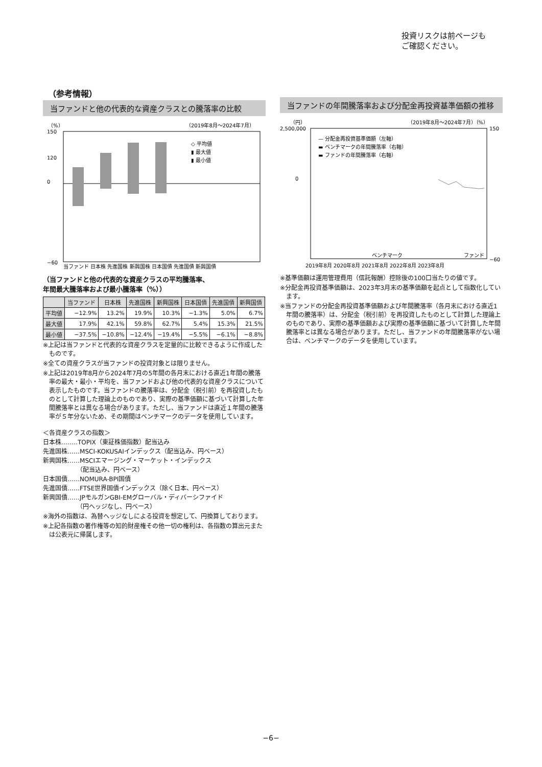投資リスクは前ページも
ご確認ください。
（参考情報）
当ファンドと他の代表的な資産クラスとの騰落率の比較
（%）
（2019年8月～2024年7月）
150
120
0
−60
◇ 平均値
▮ 最大値
▮ 最小値
当ファンド 日本株 先進国株 新興国株 日本国債 先進国債 新興国債
（当ファンドと他の代表的な資産クラスの平均騰落率、
年間最大騰落率および最小騰落率（%））
| | 当ファンド | 日本株 | 先進国株 | 新興国株 | 日本国債 | 先進国債 | 新興国債 |
| --- | --- | --- | --- | --- | --- | --- | --- |
| 平均値 | −12.9% | 13.2% | 19.9% | 10.3% | −1.3% | 5.0% | 6.7% |
| 最大値 | 17.9% | 42.1% | 59.8% | 62.7% | 5.4% | 15.3% | 21.5% |
| 最小値 | −37.5% | −10.8% | −12.4% | −19.4% | −5.5% | −6.1% | −8.8% |
※上記は当ファンドと代表的な資産クラスを定量的に比較できるように作成したものです。
※全ての資産クラスが当ファンドの投資対象とは限りません。
※上記は2019年8月から2024年7月の5年間の各月末における直近1年間の騰落率の最大・最小・平均を、当ファンドおよび他の代表的な資産クラスについて表示したものです。当ファンドの騰落率は、分配金（税引前）を再投資したものとして計算した理論上のものであり、実際の基準価額に基づいて計算した年間騰落率とは異なる場合があります。ただし、当ファンドは直近１年間の騰落率が５年分ないため、その期間はベンチマークのデータを使用しています。
＜各資産クラスの指数＞
日本株‥‥‥‥TOPIX（東証株価指数）配当込み
先進国株‥‥‥MSCI-KOKUSAIインデックス（配当込み、円ベース）
新興国株‥‥‥MSCIエマージング・マーケット・インデックス
　　　　　　（配当込み、円ベース）
日本国債‥‥‥NOMURA-BPI国債
先進国債‥‥‥FTSE世界国債インデックス（除く日本、円ベース）
新興国債‥‥‥JPモルガンGBI-EMグローバル・ディバーシファイド
　　　　　　（円ヘッジなし、円ベース）
※海外の指数は、為替ヘッジなしによる投資を想定して、円換算しております。
※上記各指数の著作権等の知的財産権その他一切の権利は、各指数の算出元または公表元に帰属します。
当ファンドの年間騰落率および分配金再投資基準価額の推移
（円）
（2019年8月～2024年7月）（%）
2,500,000
150
0
−60
— 分配金再投資基準価額（左軸）
▬ ベンチマークの年間騰落率（右軸）
▬ ファンドの年間騰落率（右軸）
ベンチマーク
ファンド
2019年8月 2020年8月 2021年8月 2022年8月 2023年8月
※基準価額は運用管理費用（信託報酬）控除後の100口当たりの値です。
※分配金再投資基準価額は、2023年3月末の基準価額を起点として指数化しています。
※当ファンドの分配金再投資基準価額および年間騰落率（各月末における直近1年間の騰落率）は、分配金（税引前）を再投資したものとして計算した理論上のものであり、実際の基準価額および実際の基準価額に基づいて計算した年間騰落率とは異なる場合があります。ただし、当ファンドの年間騰落率がない場合は、ベンチマークのデータを使用しています。
−6−